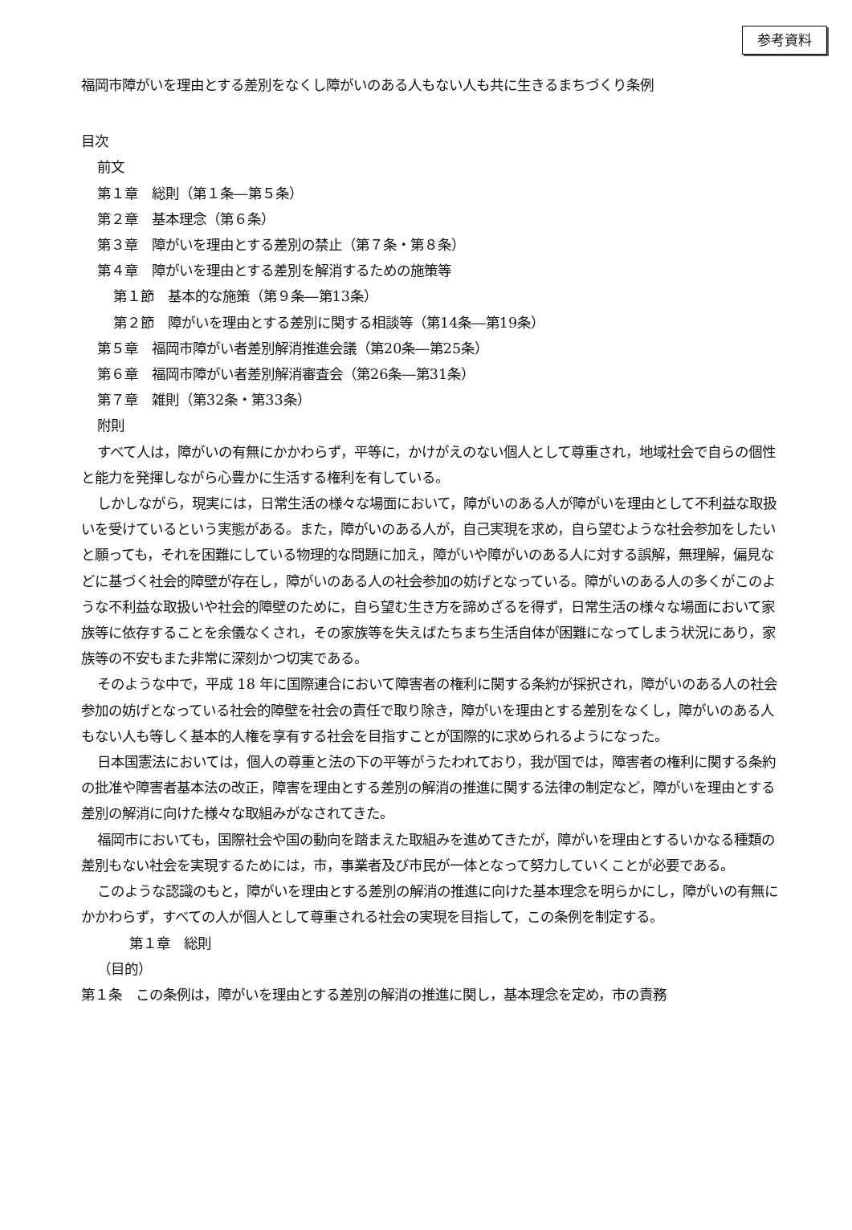参考資料
福岡市障がいを理由とする差別をなくし障がいのある人もない人も共に生きるまちづくり条例
目次
前文
第１章　総則（第１条―第５条）
第２章　基本理念（第６条）
第３章　障がいを理由とする差別の禁止（第７条・第８条）
第４章　障がいを理由とする差別を解消するための施策等
第１節　基本的な施策（第９条―第13条）
第２節　障がいを理由とする差別に関する相談等（第14条―第19条）
第５章　福岡市障がい者差別解消推進会議（第20条―第25条）
第６章　福岡市障がい者差別解消審査会（第26条―第31条）
第７章　雑則（第32条・第33条）
附則
すべて人は，障がいの有無にかかわらず，平等に，かけがえのない個人として尊重され，地域社会で自らの個性と能力を発揮しながら心豊かに生活する権利を有している。
しかしながら，現実には，日常生活の様々な場面において，障がいのある人が障がいを理由として不利益な取扱いを受けているという実態がある。また，障がいのある人が，自己実現を求め，自ら望むような社会参加をしたいと願っても，それを困難にしている物理的な問題に加え，障がいや障がいのある人に対する誤解，無理解，偏見などに基づく社会的障壁が存在し，障がいのある人の社会参加の妨げとなっている。障がいのある人の多くがこのような不利益な取扱いや社会的障壁のために，自ら望む生き方を諦めざるを得ず，日常生活の様々な場面において家族等に依存することを余儀なくされ，その家族等を失えばたちまち生活自体が困難になってしまう状況にあり，家族等の不安もまた非常に深刻かつ切実である。
そのような中で，平成 18 年に国際連合において障害者の権利に関する条約が採択され，障がいのある人の社会参加の妨げとなっている社会的障壁を社会の責任で取り除き，障がいを理由とする差別をなくし，障がいのある人もない人も等しく基本的人権を享有する社会を目指すことが国際的に求められるようになった。
日本国憲法においては，個人の尊重と法の下の平等がうたわれており，我が国では，障害者の権利に関する条約の批准や障害者基本法の改正，障害を理由とする差別の解消の推進に関する法律の制定など，障がいを理由とする差別の解消に向けた様々な取組みがなされてきた。
福岡市においても，国際社会や国の動向を踏まえた取組みを進めてきたが，障がいを理由とするいかなる種類の差別もない社会を実現するためには，市，事業者及び市民が一体となって努力していくことが必要である。
このような認識のもと，障がいを理由とする差別の解消の推進に向けた基本理念を明らかにし，障がいの有無にかかわらず，すべての人が個人として尊重される社会の実現を目指して，この条例を制定する。
第１章　総則
（目的）
第１条　この条例は，障がいを理由とする差別の解消の推進に関し，基本理念を定め，市の責務